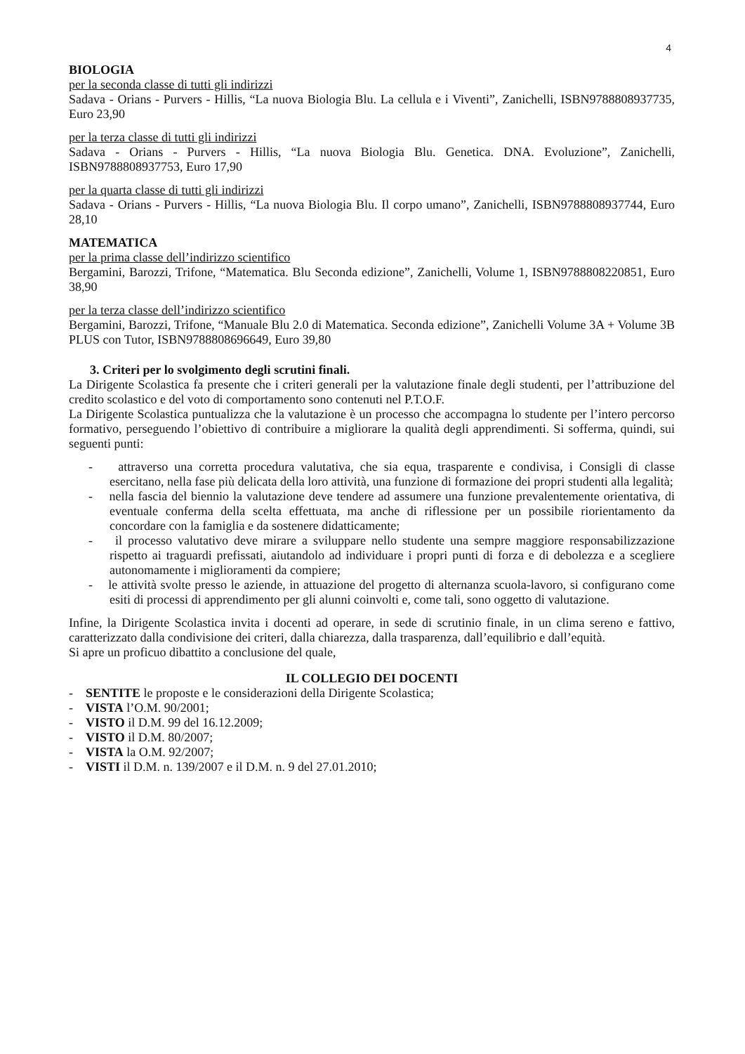4
BIOLOGIA
per la seconda classe di tutti gli indirizzi
Sadava - Orians - Purvers - Hillis, “La nuova Biologia Blu. La cellula e i Viventi”, Zanichelli, ISBN9788808937735, Euro 23,90
per la terza classe di tutti gli indirizzi
Sadava - Orians - Purvers - Hillis, “La nuova Biologia Blu. Genetica. DNA. Evoluzione”, Zanichelli, ISBN9788808937753, Euro 17,90
per la quarta classe di tutti gli indirizzi
Sadava - Orians - Purvers - Hillis, “La nuova Biologia Blu. Il corpo umano”, Zanichelli, ISBN9788808937744, Euro 28,10
MATEMATICA
per la prima classe dell’indirizzo scientifico
Bergamini, Barozzi, Trifone, “Matematica. Blu Seconda edizione”, Zanichelli, Volume 1, ISBN9788808220851, Euro 38,90
per la terza classe dell’indirizzo scientifico
Bergamini, Barozzi, Trifone, “Manuale Blu 2.0 di Matematica. Seconda edizione”, Zanichelli Volume 3A + Volume 3B PLUS con Tutor, ISBN9788808696649, Euro 39,80
3. Criteri per lo svolgimento degli scrutini finali.
La Dirigente Scolastica fa presente che i criteri generali per la valutazione finale degli studenti, per l’attribuzione del credito scolastico e del voto di comportamento sono contenuti nel P.T.O.F.
La Dirigente Scolastica puntualizza che la valutazione è un processo che accompagna lo studente per l’intero percorso formativo, perseguendo l’obiettivo di contribuire a migliorare la qualità degli apprendimenti. Si sofferma, quindi, sui seguenti punti:
- attraverso una corretta procedura valutativa, che sia equa, trasparente e condivisa, i Consigli di classe esercitano, nella fase più delicata della loro attività, una funzione di formazione dei propri studenti alla legalità;
- nella fascia del biennio la valutazione deve tendere ad assumere una funzione prevalentemente orientativa, di eventuale conferma della scelta effettuata, ma anche di riflessione per un possibile riorientamento da concordare con la famiglia e da sostenere didatticamente;
- il processo valutativo deve mirare a sviluppare nello studente una sempre maggiore responsabilizzazione rispetto ai traguardi prefissati, aiutandolo ad individuare i propri punti di forza e di debolezza e a scegliere autonomamente i miglioramenti da compiere;
- le attività svolte presso le aziende, in attuazione del progetto di alternanza scuola-lavoro, si configurano come esiti di processi di apprendimento per gli alunni coinvolti e, come tali, sono oggetto di valutazione.
Infine, la Dirigente Scolastica invita i docenti ad operare, in sede di scrutinio finale, in un clima sereno e fattivo, caratterizzato dalla condivisione dei criteri, dalla chiarezza, dalla trasparenza, dall’equilibrio e dall’equità.
Si apre un proficuo dibattito a conclusione del quale,
IL COLLEGIO DEI DOCENTI
- SENTITE le proposte e le considerazioni della Dirigente Scolastica;
- VISTA l’O.M. 90/2001;
- VISTO il D.M. 99 del 16.12.2009;
- VISTO il D.M. 80/2007;
- VISTA la O.M. 92/2007;
- VISTI il D.M. n. 139/2007 e il D.M. n. 9 del 27.01.2010;